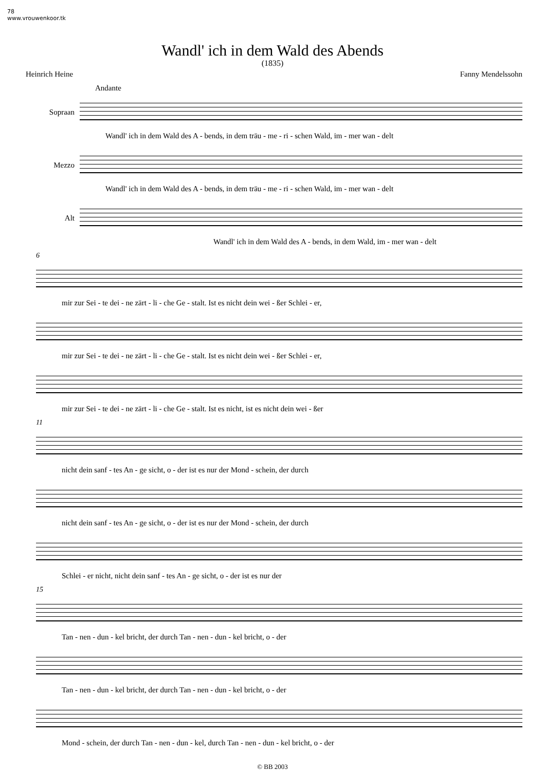78
www.vrouwenkoor.tk
Wandl' ich in dem Wald des Abends
(1835)
Heinrich Heine Fanny Mendelssohn
Andante
Sopraan
Wandl' ich in dem Wald des A - bends, in dem träu - me - ri - schen Wald, im - mer wan - delt
Mezzo
Wandl' ich in dem Wald des A - bends, in dem träu - me - ri - schen Wald, im - mer wan - delt
Alt
Wandl' ich in dem Wald des A - bends, in dem Wald, im - mer wan - delt
6
mir zur Sei - te dei - ne zärt - li - che Ge - stalt. Ist es nicht dein wei - ßer Schlei - er,
mir zur Sei - te dei - ne zärt - li - che Ge - stalt. Ist es nicht dein wei - ßer Schlei - er,
mir zur Sei - te dei - ne zärt - li - che Ge - stalt. Ist es nicht, ist es nicht dein wei - ßer
11
nicht dein sanf - tes An - ge sicht, o - der ist es nur der Mond - schein, der durch
nicht dein sanf - tes An - ge sicht, o - der ist es nur der Mond - schein, der durch
Schlei - er nicht, nicht dein sanf - tes An - ge sicht, o - der ist es nur der
15
Tan - nen - dun - kel bricht, der durch Tan - nen - dun - kel bricht, o - der
Tan - nen - dun - kel bricht, der durch Tan - nen - dun - kel bricht, o - der
Mond - schein, der durch Tan - nen - dun - kel, durch Tan - nen - dun - kel bricht, o - der
© BB 2003